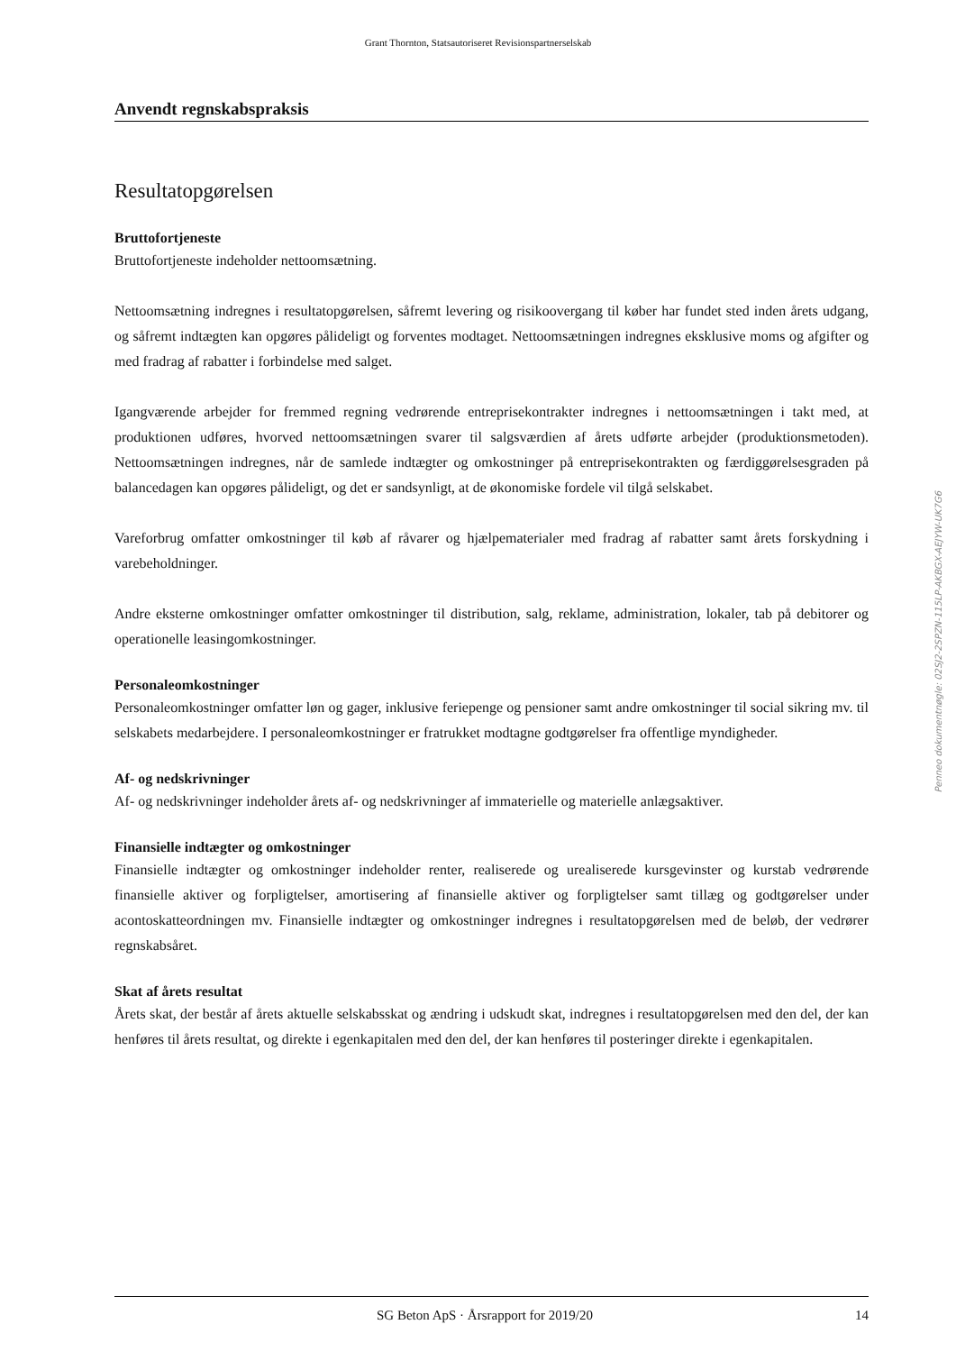Grant Thornton, Statsautoriseret Revisionspartnerselskab
Anvendt regnskabspraksis
Resultatopgørelsen
Bruttofortjeneste
Bruttofortjeneste indeholder nettoomsætning.
Nettoomsætning indregnes i resultatopgørelsen, såfremt levering og risikoovergang til køber har fundet sted inden årets udgang, og såfremt indtægten kan opgøres pålideligt og forventes modtaget. Nettoomsætningen indregnes eksklusive moms og afgifter og med fradrag af rabatter i forbindelse med salget.
Igangværende arbejder for fremmed regning vedrørende entreprisekontrakter indregnes i nettoomsætningen i takt med, at produktionen udføres, hvorved nettoomsætningen svarer til salgsværdien af årets udførte arbejder (produktionsmetoden). Nettoomsætningen indregnes, når de samlede indtægter og omkostninger på entreprisekontrakten og færdiggørelsesgraden på balancedagen kan opgøres pålideligt, og det er sandsynligt, at de økonomiske fordele vil tilgå selskabet.
Vareforbrug omfatter omkostninger til køb af råvarer og hjælpematerialer med fradrag af rabatter samt årets forskydning i varebeholdninger.
Andre eksterne omkostninger omfatter omkostninger til distribution, salg, reklame, administration, lokaler, tab på debitorer og operationelle leasingomkostninger.
Personaleomkostninger
Personaleomkostninger omfatter løn og gager, inklusive feriepenge og pensioner samt andre omkostninger til social sikring mv. til selskabets medarbejdere. I personaleomkostninger er fratrukket modtagne godtgørelser fra offentlige myndigheder.
Af- og nedskrivninger
Af- og nedskrivninger indeholder årets af- og nedskrivninger af immaterielle og materielle anlægsaktiver.
Finansielle indtægter og omkostninger
Finansielle indtægter og omkostninger indeholder renter, realiserede og urealiserede kursgevinster og kurstab vedrørende finansielle aktiver og forpligtelser, amortisering af finansielle aktiver og forpligtelser samt tillæg og godtgørelser under acontoskatteordningen mv. Finansielle indtægter og omkostninger indregnes i resultatopgørelsen med de beløb, der vedrører regnskabsåret.
Skat af årets resultat
Årets skat, der består af årets aktuelle selskabsskat og ændring i udskudt skat, indregnes i resultatopgørelsen med den del, der kan henføres til årets resultat, og direkte i egenkapitalen med den del, der kan henføres til posteringer direkte i egenkapitalen.
Penneo dokumentnøgle: 02SJ2-2SPZN-115LP-AKBGX-AEJYW-UK7G6
SG Beton ApS · Årsrapport for 2019/20 14